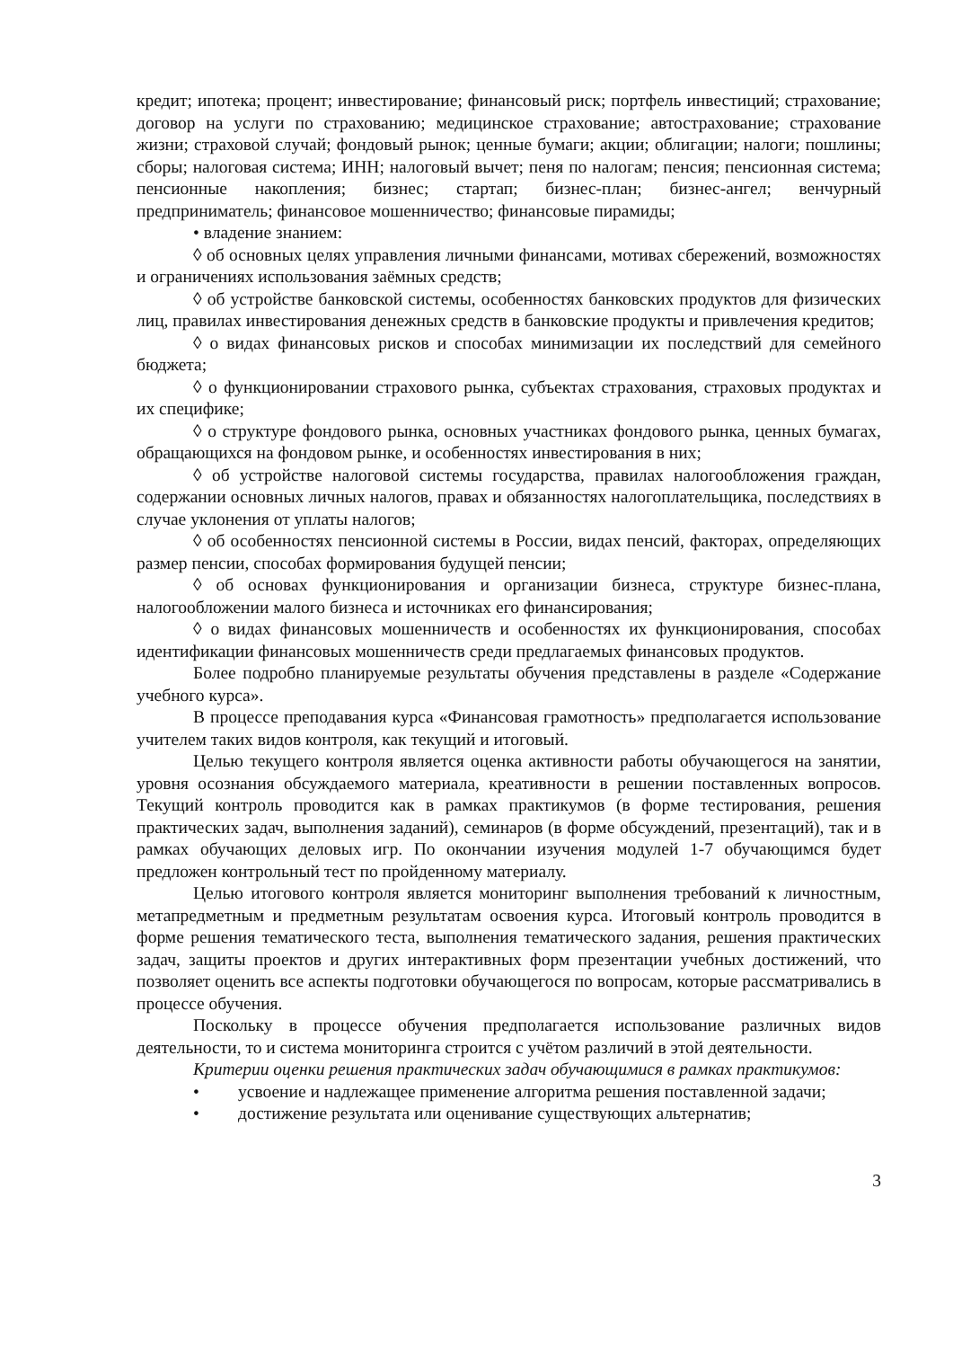кредит; ипотека; процент; инвестирование; финансовый риск; портфель инвестиций; страхование; договор на услуги по страхованию; медицинское страхование; автострахование; страхование жизни; страховой случай; фондовый рынок; ценные бумаги; акции; облигации; налоги; пошлины; сборы; налоговая система; ИНН; налоговый вычет; пеня по налогам; пенсия; пенсионная система; пенсионные накопления; бизнес; стартап; бизнес-план; бизнес-ангел; венчурный предприниматель; финансовое мошенничество; финансовые пирамиды;
• владение знанием:
◊ об основных целях управления личными финансами, мотивах сбережений, возможностях и ограничениях использования заёмных средств;
◊ об устройстве банковской системы, особенностях банковских продуктов для физических лиц, правилах инвестирования денежных средств в банковские продукты и привлечения кредитов;
◊ о видах финансовых рисков и способах минимизации их последствий для семейного бюджета;
◊ о функционировании страхового рынка, субъектах страхования, страховых продуктах и их специфике;
◊ о структуре фондового рынка, основных участниках фондового рынка, ценных бумагах, обращающихся на фондовом рынке, и особенностях инвестирования в них;
◊ об устройстве налоговой системы государства, правилах налогообложения граждан, содержании основных личных налогов, правах и обязанностях налогоплательщика, последствиях в случае уклонения от уплаты налогов;
◊ об особенностях пенсионной системы в России, видах пенсий, факторах, определяющих размер пенсии, способах формирования будущей пенсии;
◊ об основах функционирования и организации бизнеса, структуре бизнес-плана, налогообложении малого бизнеса и источниках его финансирования;
◊ о видах финансовых мошенничеств и особенностях их функционирования, способах идентификации финансовых мошенничеств среди предлагаемых финансовых продуктов.
Более подробно планируемые результаты обучения представлены в разделе «Содержание учебного курса».
В процессе преподавания курса «Финансовая грамотность» предполагается использование учителем таких видов контроля, как текущий и итоговый.
Целью текущего контроля является оценка активности работы обучающегося на занятии, уровня осознания обсуждаемого материала, креативности в решении поставленных вопросов. Текущий контроль проводится как в рамках практикумов (в форме тестирования, решения практических задач, выполнения заданий), семинаров (в форме обсуждений, презентаций), так и в рамках обучающих деловых игр. По окончании изучения модулей 1-7 обучающимся будет предложен контрольный тест по пройденному материалу.
Целью итогового контроля является мониторинг выполнения требований к личностным, метапредметным и предметным результатам освоения курса. Итоговый контроль проводится в форме решения тематического теста, выполнения тематического задания, решения практических задач, защиты проектов и других интерактивных форм презентации учебных достижений, что позволяет оценить все аспекты подготовки обучающегося по вопросам, которые рассматривались в процессе обучения.
Поскольку в процессе обучения предполагается использование различных видов деятельности, то и система мониторинга строится с учётом различий в этой деятельности.
Критерии оценки решения практических задач обучающимися в рамках практикумов:
• усвоение и надлежащее применение алгоритма решения поставленной задачи;
• достижение результата или оценивание существующих альтернатив;
3